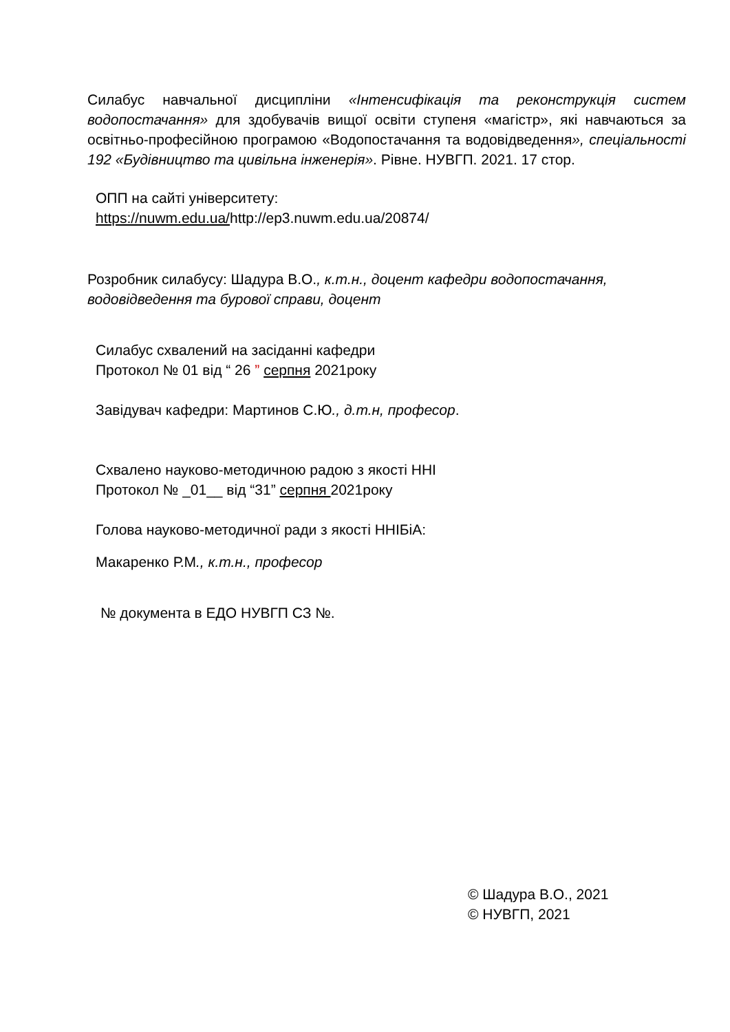Силабус навчальної дисципліни «Інтенсифікація та реконструкція систем водопостачання» для здобувачів вищої освіти ступеня «магістр», які навчаються за освітньо-професійною програмою «Водопостачання та водовідведення», спеціальності 192 «Будівництво та цивільна інженерія». Рівне. НУВГП. 2021. 17 стор.
ОПП на сайті університету:
https://nuwm.edu.ua/http://ep3.nuwm.edu.ua/20874/
Розробник силабусу: Шадура В.О., к.т.н., доцент кафедри водопостачання, водовідведення та бурової справи, доцент
Силабус схвалений на засіданні кафедри
Протокол № 01 від “ 26 ” серпня 2021року
Завідувач кафедри: Мартинов С.Ю., д.т.н, професор.
Схвалено науково-методичною радою з якості ННІ
Протокол № _01__ від “31” серпня 2021року
Голова науково-методичної ради з якості ННІБіА:
Макаренко Р.М., к.т.н., професор
№ документа в ЕДО НУВГП СЗ №.
© Шадура В.О., 2021
© НУВГП, 2021